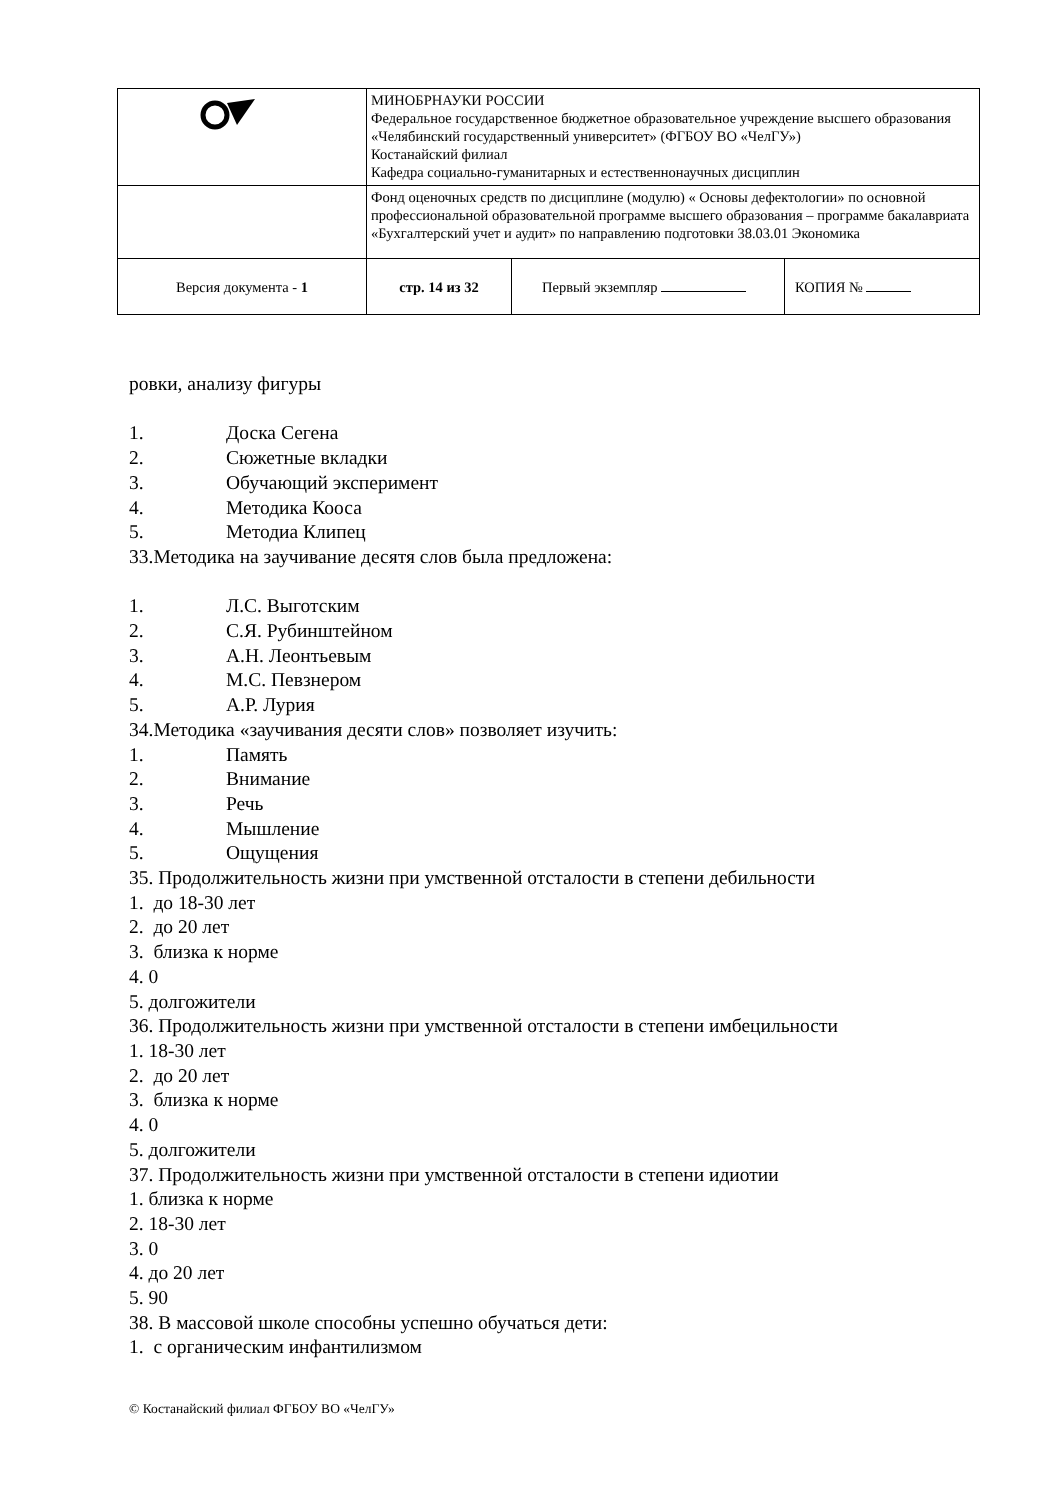| | МИНОБРНАУКИ РОССИИ Федеральное государственное бюджетное образовательное учреждение высшего образования «Челябинский государственный университет» (ФГБОУ ВО «ЧелГУ») Костанайский филиал Кафедра социально-гуманитарных и естественнонаучных дисциплин | | |
| | Фонд оценочных средств по дисциплине (модулю) « Основы дефектологии» по основной профессиональной образовательной программе высшего образования – программе бакалавриата «Бухгалтерский учет и аудит» по направлению подготовки 38.03.01 Экономика | | |
| Версия документа - 1 | стр. 14 из 32 | Первый экземпляр | КОПИЯ № |
ровки, анализу фигуры
1. Доска Сегена
2. Сюжетные вкладки
3. Обучающий эксперимент
4. Методика Кооса
5. Методиа Клипец
33.Методика на заучивание десятя слов была предложена:
1. Л.С. Выготским
2. С.Я. Рубинштейном
3. А.Н. Леонтьевым
4. М.С. Певзнером
5. А.Р. Лурия
34.Методика «заучивания десяти слов» позволяет изучить:
1. Память
2. Внимание
3. Речь
4. Мышление
5. Ощущения
35. Продолжительность жизни при умственной отсталости в степени дебильности
1. до 18-30 лет
2. до 20 лет
3. близка к норме
4. 0
5. долгожители
36. Продолжительность жизни при умственной отсталости в степени имбецильности
1. 18-30 лет
2. до 20 лет
3. близка к норме
4. 0
5. долгожители
37. Продолжительность жизни при умственной отсталости в степени идиотии
1. близка к норме
2. 18-30 лет
3. 0
4. до 20 лет
5. 90
38. В массовой школе способны успешно обучаться дети:
1. с органическим инфантилизмом
© Костанайский филиал ФГБОУ ВО «ЧелГУ»